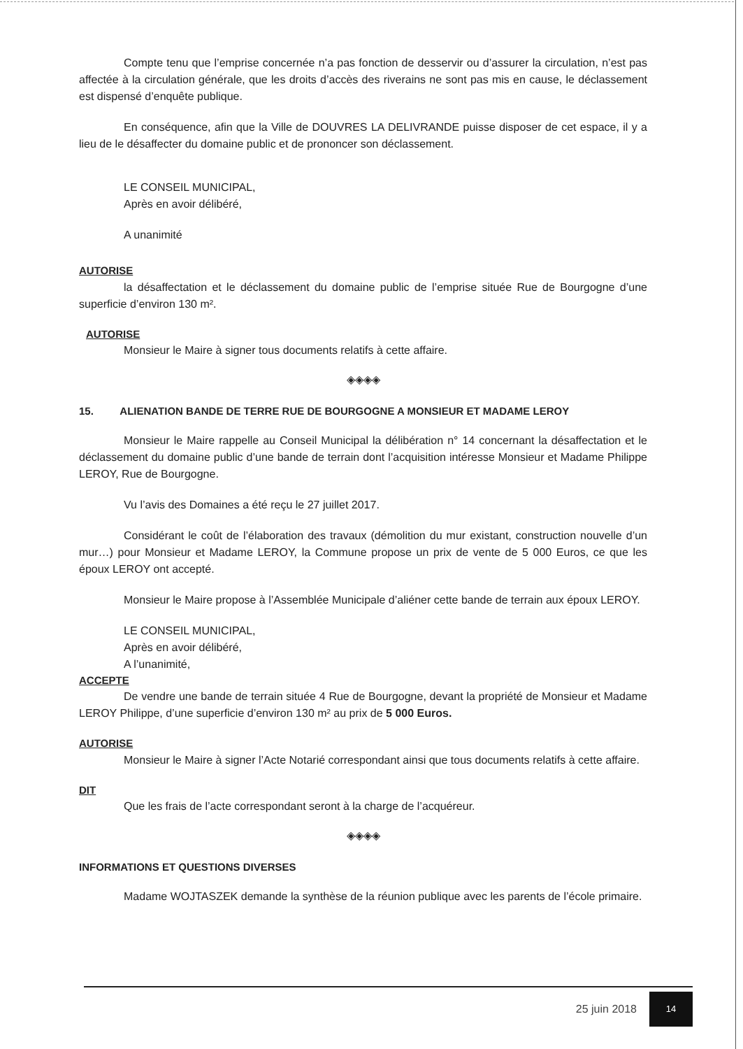Compte tenu que l’emprise concernée n’a pas fonction de desservir ou d’assurer la circulation, n’est pas affectée à la circulation générale, que les droits d’accès des riverains ne sont pas mis en cause, le déclassement est dispensé d’enquête publique.
En conséquence, afin que la Ville de DOUVRES LA DELIVRANDE puisse disposer de cet espace, il y a lieu de le désaffecter du domaine public et de prononcer son déclassement.
LE CONSEIL MUNICIPAL,
Après en avoir délibéré,
A unanimité
AUTORISE
la désaffectation et le déclassement du domaine public de l’emprise située Rue de Bourgogne d’une superficie d’environ 130 m².
AUTORISE
Monsieur le Maire à signer tous documents relatifs à cette affaire.
◈◈◈◈
15. ALIENATION BANDE DE TERRE RUE DE BOURGOGNE A MONSIEUR ET MADAME LEROY
Monsieur le Maire rappelle au Conseil Municipal la délibération n° 14 concernant la désaffectation et le déclassement du domaine public d’une bande de terrain dont l’acquisition intéresse Monsieur et Madame Philippe LEROY, Rue de Bourgogne.
Vu l’avis des Domaines a été reçu le 27 juillet 2017.
Considérant le coût de l’élaboration des travaux (démolition du mur existant, construction nouvelle d’un mur…) pour Monsieur et Madame LEROY, la Commune propose un prix de vente de 5 000 Euros, ce que les époux LEROY ont accepté.
Monsieur le Maire propose à l’Assemblée Municipale d’aliéner cette bande de terrain aux époux LEROY.
LE CONSEIL MUNICIPAL,
Après en avoir délibéré,
A l’unanimité,
ACCEPTE
De vendre une bande de terrain située 4 Rue de Bourgogne, devant la propriété de Monsieur et Madame LEROY Philippe, d’une superficie d’environ 130 m² au prix de 5 000 Euros.
AUTORISE
Monsieur le Maire à signer l’Acte Notarié correspondant ainsi que tous documents relatifs à cette affaire.
DIT
Que les frais de l’acte correspondant seront à la charge de l’acquéreur.
◈◈◈◈
INFORMATIONS ET QUESTIONS DIVERSES
Madame WOJTASZEK demande la synthèse de la réunion publique avec les parents de l’école primaire.
25 juin 2018 14